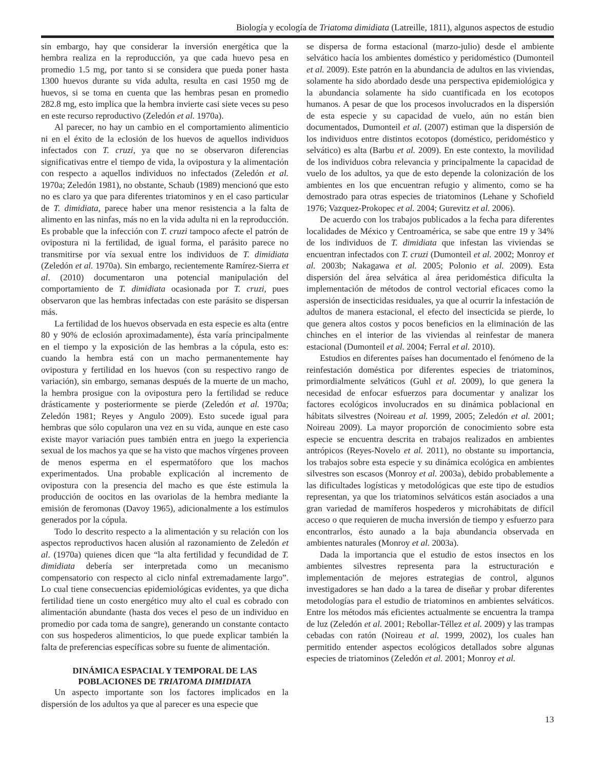Biología y ecología de Triatoma dimidiata (Latreille, 1811), algunos aspectos de estudio
sin embargo, hay que considerar la inversión energética que la hembra realiza en la reproducción, ya que cada huevo pesa en promedio 1.5 mg, por tanto si se considera que pueda poner hasta 1300 huevos durante su vida adulta, resulta en casi 1950 mg de huevos, si se toma en cuenta que las hembras pesan en promedio 282.8 mg, esto implica que la hembra invierte casi siete veces su peso en este recurso reproductivo (Zeledón et al. 1970a).
Al parecer, no hay un cambio en el comportamiento alimenticio ni en el éxito de la eclosión de los huevos de aquellos individuos infectados con T. cruzi, ya que no se observaron diferencias significativas entre el tiempo de vida, la ovipostura y la alimentación con respecto a aquellos individuos no infectados (Zeledón et al. 1970a; Zeledón 1981), no obstante, Schaub (1989) mencionó que esto no es claro ya que para diferentes triatominos y en el caso particular de T. dimidiata, parece haber una menor resistencia a la falta de alimento en las ninfas, más no en la vida adulta ni en la reproducción. Es probable que la infección con T. cruzi tampoco afecte el patrón de ovipostura ni la fertilidad, de igual forma, el parásito parece no transmitirse por vía sexual entre los individuos de T. dimidiata (Zeledón et al. 1970a). Sin embargo, recientemente Ramírez-Sierra et al. (2010) documentaron una potencial manipulación del comportamiento de T. dimidiata ocasionada por T. cruzi, pues observaron que las hembras infectadas con este parásito se dispersan más.
La fertilidad de los huevos observada en esta especie es alta (entre 80 y 90% de eclosión aproximadamente), ésta varía principalmente en el tiempo y la exposición de las hembras a la cópula, esto es: cuando la hembra está con un macho permanentemente hay ovipostura y fertilidad en los huevos (con su respectivo rango de variación), sin embargo, semanas después de la muerte de un macho, la hembra prosigue con la ovipostura pero la fertilidad se reduce drásticamente y posteriormente se pierde (Zeledón et al. 1970a; Zeledón 1981; Reyes y Angulo 2009). Esto sucede igual para hembras que sólo copularon una vez en su vida, aunque en este caso existe mayor variación pues también entra en juego la experiencia sexual de los machos ya que se ha visto que machos vírgenes proveen de menos esperma en el espermatóforo que los machos experimentados. Una probable explicación al incremento de ovipostura con la presencia del macho es que éste estimula la producción de oocitos en las ovariolas de la hembra mediante la emisión de feromonas (Davoy 1965), adicionalmente a los estímulos generados por la cópula.
Todo lo descrito respecto a la alimentación y su relación con los aspectos reproductivos hacen alusión al razonamiento de Zeledón et al. (1970a) quienes dicen que “la alta fertilidad y fecundidad de T. dimidiata debería ser interpretada como un mecanismo compensatorio con respecto al ciclo ninfal extremadamente largo”. Lo cual tiene consecuencias epidemiológicas evidentes, ya que dicha fertilidad tiene un costo energético muy alto el cual es cobrado con alimentación abundante (hasta dos veces el peso de un individuo en promedio por cada toma de sangre), generando un constante contacto con sus hospederos alimenticios, lo que puede explicar también la falta de preferencias específicas sobre su fuente de alimentación.
DINÁMICA ESPACIAL Y TEMPORAL DE LAS POBLACIONES DE TRIATOMA DIMIDIATA
Un aspecto importante son los factores implicados en la dispersión de los adultos ya que al parecer es una especie que
se dispersa de forma estacional (marzo-julio) desde el ambiente selvático hacía los ambientes doméstico y peridoméstico (Dumonteil et al. 2009). Este patrón en la abundancia de adultos en las viviendas, solamente ha sido abordado desde una perspectiva epidemiológica y la abundancia solamente ha sido cuantificada en los ecotopos humanos. A pesar de que los procesos involucrados en la dispersión de esta especie y su capacidad de vuelo, aún no están bien documentados, Dumonteil et al. (2007) estiman que la dispersión de los individuos entre distintos ecotopos (doméstico, peridoméstico y selvático) es alta (Barbu et al. 2009). En este contexto, la movilidad de los individuos cobra relevancia y principalmente la capacidad de vuelo de los adultos, ya que de esto depende la colonización de los ambientes en los que encuentran refugio y alimento, como se ha demostrado para otras especies de triatominos (Lehane y Schofield 1976; Vazquez-Prokopec et al. 2004; Gurevitz et al. 2006).
De acuerdo con los trabajos publicados a la fecha para diferentes localidades de México y Centroamérica, se sabe que entre 19 y 34% de los individuos de T. dimidiata que infestan las viviendas se encuentran infectados con T. cruzi (Dumonteil et al. 2002; Monroy et al. 2003b; Nakagawa et al. 2005; Polonio et al. 2009). Esta dispersión del área selvática al área peridoméstica dificulta la implementación de métodos de control vectorial eficaces como la aspersión de insecticidas residuales, ya que al ocurrir la infestación de adultos de manera estacional, el efecto del insecticida se pierde, lo que genera altos costos y pocos beneficios en la eliminación de las chinches en el interior de las viviendas al reinfestar de manera estacional (Dumonteil et al. 2004; Ferral et al. 2010).
Estudios en diferentes países han documentado el fenómeno de la reinfestación doméstica por diferentes especies de triatominos, primordialmente selváticos (Guhl et al. 2009), lo que genera la necesidad de enfocar esfuerzos para documentar y analizar los factores ecológicos involucrados en su dinámica poblacional en hábitats silvestres (Noireau et al. 1999, 2005; Zeledón et al. 2001; Noireau 2009). La mayor proporción de conocimiento sobre esta especie se encuentra descrita en trabajos realizados en ambientes antrópicos (Reyes-Novelo et al. 2011), no obstante su importancia, los trabajos sobre esta especie y su dinámica ecológica en ambientes silvestres son escasos (Monroy et al. 2003a), debido probablemente a las dificultades logísticas y metodológicas que este tipo de estudios representan, ya que los triatominos selváticos están asociados a una gran variedad de mamíferos hospederos y microhábitats de difícil acceso o que requieren de mucha inversión de tiempo y esfuerzo para encontrarlos, ésto aunado a la baja abundancia observada en ambientes naturales (Monroy et al. 2003a).
Dada la importancia que el estudio de estos insectos en los ambientes silvestres representa para la estructuración e implementación de mejores estrategias de control, algunos investigadores se han dado a la tarea de diseñar y probar diferentes metodologías para el estudio de triatominos en ambientes selváticos. Entre los métodos más eficientes actualmente se encuentra la trampa de luz (Zeledón et al. 2001; Rebollar-Téllez et al. 2009) y las trampas cebadas con ratón (Noireau et al. 1999, 2002), los cuales han permitido entender aspectos ecológicos detallados sobre algunas especies de triatominos (Zeledón et al. 2001; Monroy et al.
13